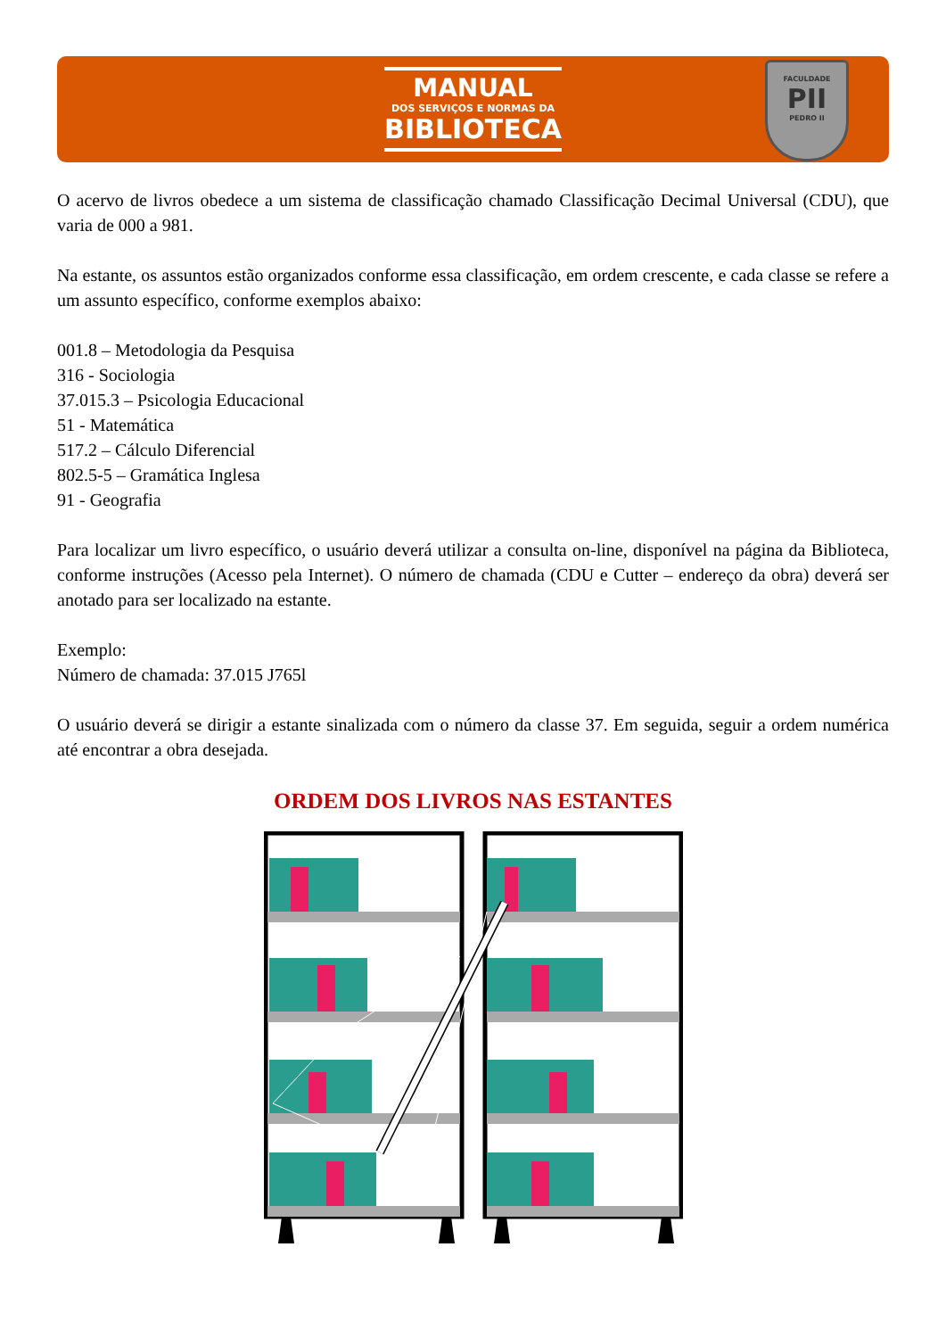MANUAL
DOS SERVIÇOS E NORMAS DA
BIBLIOTECA
FACULDADE
PII
PEDRO II
O acervo de livros obedece a um sistema de classificação chamado Classificação Decimal Universal (CDU), que varia de 000 a 981.
Na estante, os assuntos estão organizados conforme essa classificação, em ordem crescente, e cada classe se refere a um assunto específico, conforme exemplos abaixo:
001.8 – Metodologia da Pesquisa
316 - Sociologia
37.015.3 – Psicologia Educacional
51 - Matemática
517.2 – Cálculo Diferencial
802.5-5 – Gramática Inglesa
91 - Geografia
Para localizar um livro específico, o usuário deverá utilizar a consulta on-line, disponível na página da Biblioteca, conforme instruções (Acesso pela Internet). O número de chamada (CDU e Cutter – endereço da obra) deverá ser anotado para ser localizado na estante.
Exemplo:
Número de chamada: 37.015 J765l
O usuário deverá se dirigir a estante sinalizada com o número da classe 37. Em seguida, seguir a ordem numérica até encontrar a obra desejada.
ORDEM DOS LIVROS NAS ESTANTES